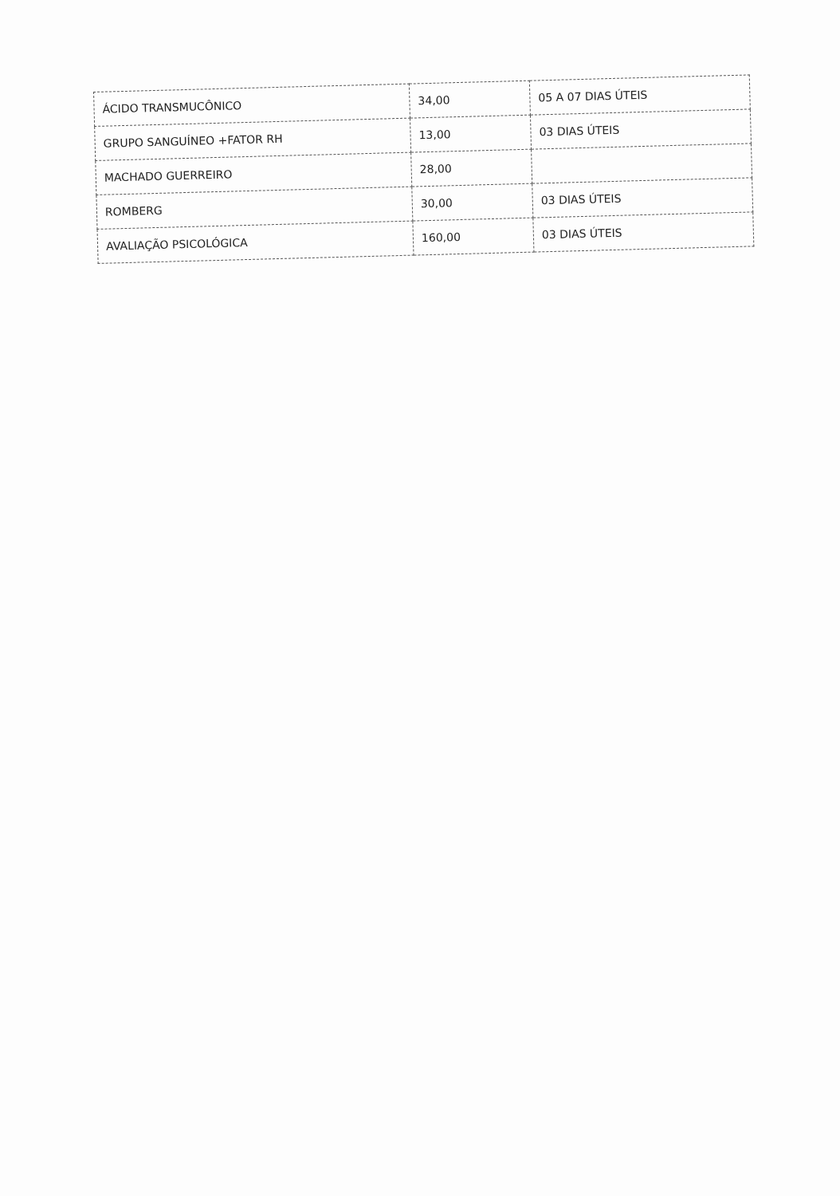| ÁCIDO TRANSMUCÔNICO | 34,00 | 05 A 07 DIAS ÚTEIS |
| GRUPO SANGUÍNEO +FATOR RH | 13,00 | 03 DIAS ÚTEIS |
| MACHADO GUERREIRO | 28,00 | |
| ROMBERG | 30,00 | 03 DIAS ÚTEIS |
| AVALIAÇÃO PSICOLÓGICA | 160,00 | 03 DIAS ÚTEIS |